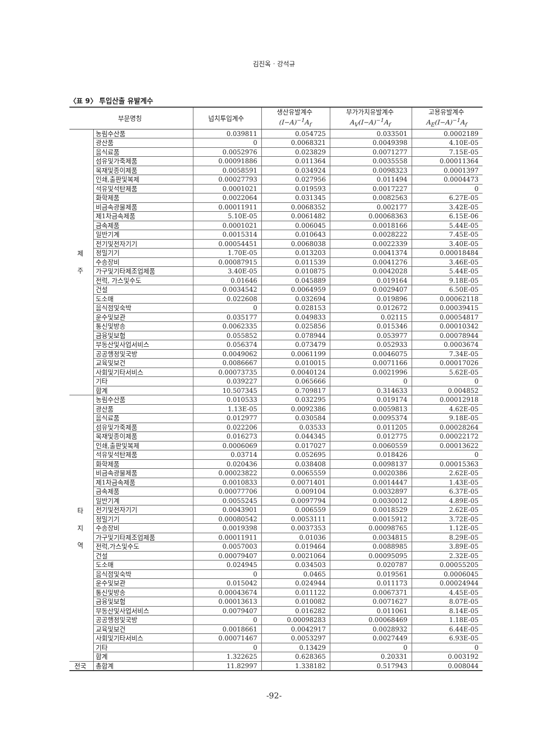김진옥 · 강석규
〈표 9〉 투입산출 유발계수
| 부문명칭 | | 넙치투입계수 | 생산유발계수 (I−A)<sup>−1</sup>A<sub>f</sub> | 부가가치유발계수 A<sub>V</sub>(I−A)<sup>−1</sup>A<sub>f</sub> | 고용유발계수 A<sub>E</sub>(I−A)<sup>−1</sup>A<sub>f</sub> |
| --- | --- | --- | --- | --- | --- |
| 제 주 | 농림수산품 | 0.039811 | 0.054725 | 0.033501 | 0.0002189 |
| | 광산품 | 0 | 0.0068321 | 0.0049398 | 4.10E-05 |
| | 음식료품 | 0.0052976 | 0.023829 | 0.0071277 | 7.15E-05 |
| | 섬유및가죽제품 | 0.00091886 | 0.011364 | 0.0035558 | 0.00011364 |
| | 목재및종이제품 | 0.0058591 | 0.034924 | 0.0098323 | 0.0001397 |
| | 인쇄,출판및복제 | 0.00027793 | 0.027956 | 0.011494 | 0.0004473 |
| | 석유및석탄제품 | 0.0001021 | 0.019593 | 0.0017227 | 0 |
| | 화학제품 | 0.0022064 | 0.031345 | 0.0082563 | 6.27E-05 |
| | 비금속광물제품 | 0.00011911 | 0.0068352 | 0.002177 | 3.42E-05 |
| | 제1차금속제품 | 5.10E-05 | 0.0061482 | 0.00068363 | 6.15E-06 |
| | 금속제품 | 0.0001021 | 0.006045 | 0.0018166 | 5.44E-05 |
| | 일반기계 | 0.0015314 | 0.010643 | 0.0028222 | 7.45E-05 |
| | 전기및전자기기 | 0.00054451 | 0.0068038 | 0.0022339 | 3.40E-05 |
| | 정밀기기 | 1.70E-05 | 0.013203 | 0.0041374 | 0.00018484 |
| | 수송장비 | 0.00087915 | 0.011539 | 0.0041276 | 3.46E-05 |
| | 가구및기타제조업제품 | 3.40E-05 | 0.010875 | 0.0042028 | 5.44E-05 |
| | 전력, 가스및수도 | 0.01646 | 0.045889 | 0.019164 | 9.18E-05 |
| | 건설 | 0.0034542 | 0.0064959 | 0.0029407 | 6.50E-05 |
| | 도소매 | 0.022608 | 0.032694 | 0.019896 | 0.00062118 |
| | 음식점및숙박 | 0 | 0.028153 | 0.012672 | 0.00039415 |
| | 운수및보관 | 0.035177 | 0.049833 | 0.02115 | 0.00054817 |
| | 통신및방송 | 0.0062335 | 0.025856 | 0.015346 | 0.00010342 |
| | 금융및보험 | 0.055852 | 0.078944 | 0.053977 | 0.00078944 |
| | 부동산및사업서비스 | 0.056374 | 0.073479 | 0.052933 | 0.0003674 |
| | 공공행정및국방 | 0.0049062 | 0.0061199 | 0.0046075 | 7.34E-05 |
| | 교육및보건 | 0.0086667 | 0.010015 | 0.0071166 | 0.00017026 |
| | 사회및기타서비스 | 0.00073735 | 0.0040124 | 0.0021996 | 5.62E-05 |
| | 기타 | 0.039227 | 0.065666 | 0 | 0 |
| | 합계 | 10.507345 | 0.709817 | 0.314633 | 0.004852 |
| 타 지 역 | 농림수산품 | 0.010533 | 0.032295 | 0.019174 | 0.00012918 |
| | 광산품 | 1.13E-05 | 0.0092386 | 0.0059813 | 4.62E-05 |
| | 음식료품 | 0.012977 | 0.030584 | 0.0095374 | 9.18E-05 |
| | 섬유및가죽제품 | 0.022206 | 0.03533 | 0.011205 | 0.00028264 |
| | 목재및종이제품 | 0.016273 | 0.044345 | 0.012775 | 0.00022172 |
| | 인쇄,출판및복제 | 0.0006069 | 0.017027 | 0.0060559 | 0.00013622 |
| | 석유및석탄제품 | 0.03714 | 0.052695 | 0.018426 | 0 |
| | 화학제품 | 0.020436 | 0.038408 | 0.0098137 | 0.00015363 |
| | 비금속광물제품 | 0.00023822 | 0.0065559 | 0.0020386 | 2.62E-05 |
| | 제1차금속제품 | 0.0010833 | 0.0071401 | 0.0014447 | 1.43E-05 |
| | 금속제품 | 0.00077706 | 0.009104 | 0.0032897 | 6.37E-05 |
| | 일반기계 | 0.0055245 | 0.0097794 | 0.0030012 | 4.89E-05 |
| | 전기및전자기기 | 0.0043901 | 0.006559 | 0.0018529 | 2.62E-05 |
| | 정밀기기 | 0.00080542 | 0.0053111 | 0.0015912 | 3.72E-05 |
| | 수송장비 | 0.0019398 | 0.0037353 | 0.00098765 | 1.12E-05 |
| | 가구및기타제조업제품 | 0.00011911 | 0.01036 | 0.0034815 | 8.29E-05 |
| | 전력,가스및수도 | 0.0057003 | 0.019464 | 0.0088985 | 3.89E-05 |
| | 건설 | 0.00079407 | 0.0021064 | 0.00095095 | 2.32E-05 |
| | 도소매 | 0.024945 | 0.034503 | 0.020787 | 0.00055205 |
| | 음식점및숙박 | 0 | 0.0465 | 0.019561 | 0.0006045 |
| | 운수및보관 | 0.015042 | 0.024944 | 0.011173 | 0.00024944 |
| | 통신및방송 | 0.00043674 | 0.011122 | 0.0067371 | 4.45E-05 |
| | 금융및보험 | 0.00013613 | 0.010082 | 0.0071627 | 8.07E-05 |
| | 부동산및사업서비스 | 0.0079407 | 0.016282 | 0.011061 | 8.14E-05 |
| | 공공행정및국방 | 0 | 0.00098283 | 0.00068469 | 1.18E-05 |
| | 교육및보건 | 0.0018661 | 0.0042917 | 0.0028932 | 6.44E-05 |
| | 사회및기타서비스 | 0.00071467 | 0.0053297 | 0.0027449 | 6.93E-05 |
| | 기타 | 0 | 0.13429 | 0 | 0 |
| | 합계 | 1.322625 | 0.628365 | 0.20331 | 0.003192 |
| 전국 | 총합계 | 11.82997 | 1.338182 | 0.517943 | 0.008044 |
-92-